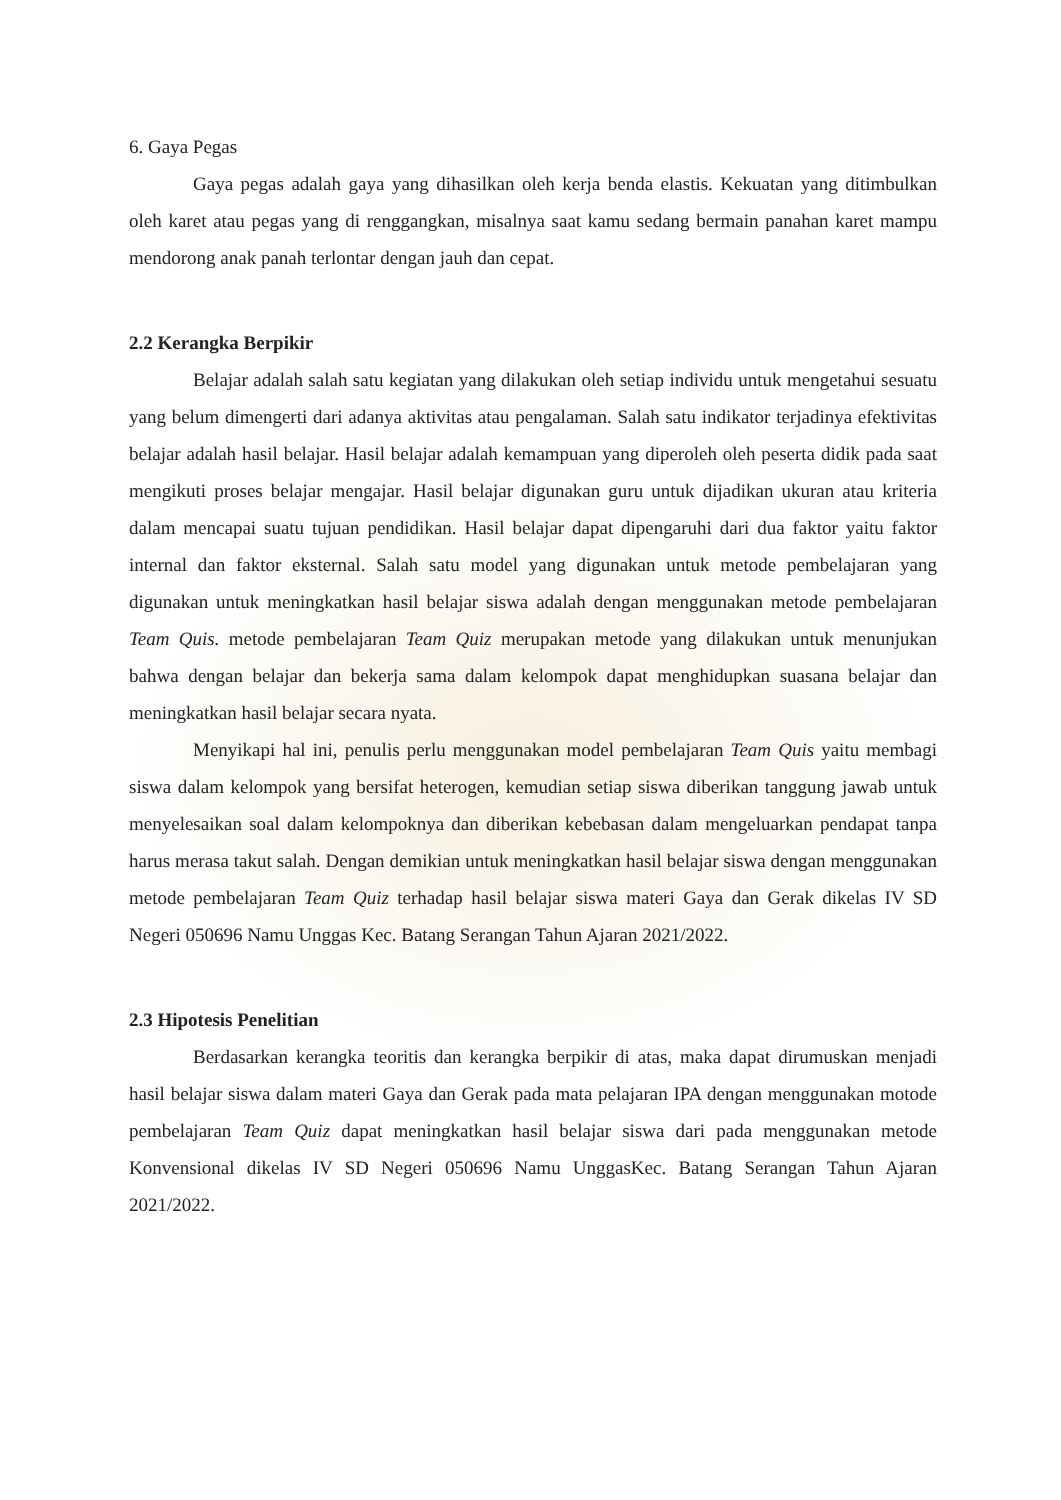6. Gaya Pegas
Gaya pegas adalah gaya yang dihasilkan oleh kerja benda elastis. Kekuatan yang ditimbulkan oleh karet atau pegas yang di renggangkan, misalnya saat kamu sedang bermain panahan karet mampu mendorong anak panah terlontar dengan jauh dan cepat.
2.2 Kerangka Berpikir
Belajar adalah salah satu kegiatan yang dilakukan oleh setiap individu untuk mengetahui sesuatu yang belum dimengerti dari adanya aktivitas atau pengalaman. Salah satu indikator terjadinya efektivitas belajar adalah hasil belajar. Hasil belajar adalah kemampuan yang diperoleh oleh peserta didik pada saat mengikuti proses belajar mengajar. Hasil belajar digunakan guru untuk dijadikan ukuran atau kriteria dalam mencapai suatu tujuan pendidikan. Hasil belajar dapat dipengaruhi dari dua faktor yaitu faktor internal dan faktor eksternal. Salah satu model yang digunakan untuk metode pembelajaran yang digunakan untuk meningkatkan hasil belajar siswa adalah dengan menggunakan metode pembelajaran Team Quis. metode pembelajaran Team Quiz merupakan metode yang dilakukan untuk menunjukan bahwa dengan belajar dan bekerja sama dalam kelompok dapat menghidupkan suasana belajar dan meningkatkan hasil belajar secara nyata.
Menyikapi hal ini, penulis perlu menggunakan model pembelajaran Team Quis yaitu membagi siswa dalam kelompok yang bersifat heterogen, kemudian setiap siswa diberikan tanggung jawab untuk menyelesaikan soal dalam kelompoknya dan diberikan kebebasan dalam mengeluarkan pendapat tanpa harus merasa takut salah. Dengan demikian untuk meningkatkan hasil belajar siswa dengan menggunakan metode pembelajaran Team Quiz terhadap hasil belajar siswa materi Gaya dan Gerak dikelas IV SD Negeri 050696 Namu Unggas Kec. Batang Serangan Tahun Ajaran 2021/2022.
2.3 Hipotesis Penelitian
Berdasarkan kerangka teoritis dan kerangka berpikir di atas, maka dapat dirumuskan menjadi hasil belajar siswa dalam materi Gaya dan Gerak pada mata pelajaran IPA dengan menggunakan motode pembelajaran Team Quiz dapat meningkatkan hasil belajar siswa dari pada menggunakan metode Konvensional dikelas IV SD Negeri 050696 Namu UnggasKec. Batang Serangan Tahun Ajaran 2021/2022.